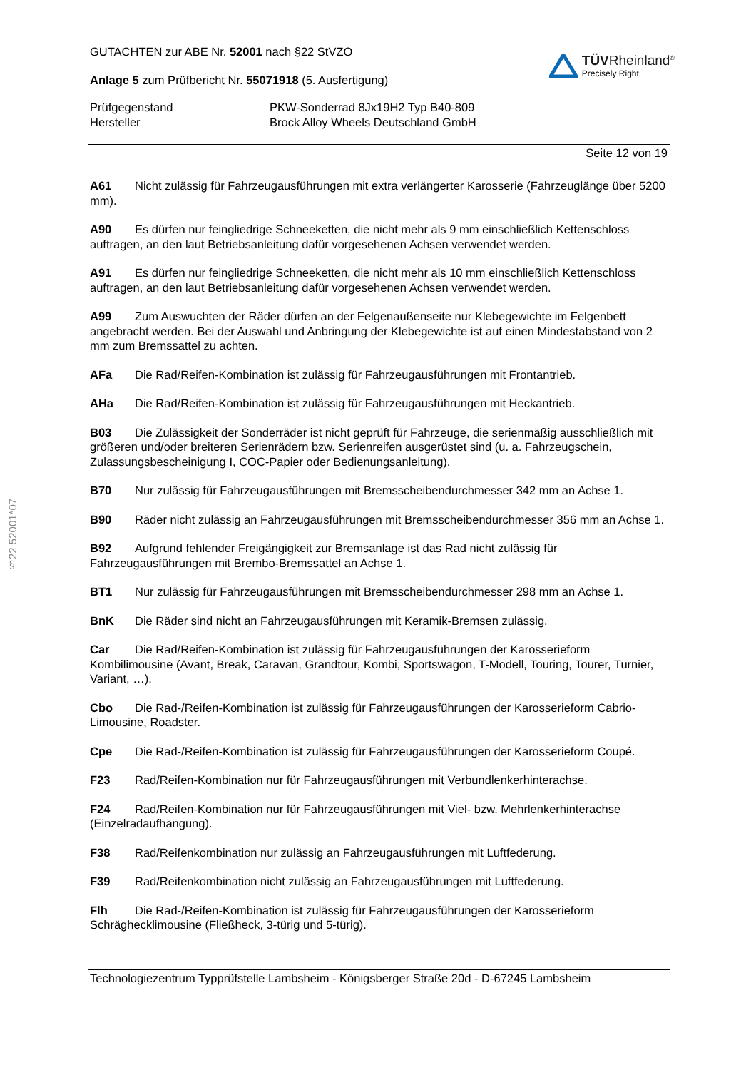§22 52001*07
GUTACHTEN zur ABE Nr. 52001 nach §22 StVZO
Anlage 5 zum Prüfbericht Nr. 55071918 (5. Ausfertigung)
TÜVRheinland<sup>®</sup>
Precisely Right.
Prüfgegenstand
PKW-Sonderrad 8Jx19H2 Typ B40-809
Hersteller
Brock Alloy Wheels Deutschland GmbH
Seite 12 von 19
A61 Nicht zulässig für Fahrzeugausführungen mit extra verlängerter Karosserie (Fahrzeuglänge über 5200 mm).
A90 Es dürfen nur feingliedrige Schneeketten, die nicht mehr als 9 mm einschließlich Kettenschloss auftragen, an den laut Betriebsanleitung dafür vorgesehenen Achsen verwendet werden.
A91 Es dürfen nur feingliedrige Schneeketten, die nicht mehr als 10 mm einschließlich Kettenschloss auftragen, an den laut Betriebsanleitung dafür vorgesehenen Achsen verwendet werden.
A99 Zum Auswuchten der Räder dürfen an der Felgenaußenseite nur Klebegewichte im Felgenbett angebracht werden. Bei der Auswahl und Anbringung der Klebegewichte ist auf einen Mindestabstand von 2 mm zum Bremssattel zu achten.
AFa Die Rad/Reifen-Kombination ist zulässig für Fahrzeugausführungen mit Frontantrieb.
AHa Die Rad/Reifen-Kombination ist zulässig für Fahrzeugausführungen mit Heckantrieb.
B03 Die Zulässigkeit der Sonderräder ist nicht geprüft für Fahrzeuge, die serienmäßig ausschließlich mit größeren und/oder breiteren Serienrädern bzw. Serienreifen ausgerüstet sind (u. a. Fahrzeugschein, Zulassungsbescheinigung I, COC-Papier oder Bedienungsanleitung).
B70 Nur zulässig für Fahrzeugausführungen mit Bremsscheibendurchmesser 342 mm an Achse 1.
B90 Räder nicht zulässig an Fahrzeugausführungen mit Bremsscheibendurchmesser 356 mm an Achse 1.
B92 Aufgrund fehlender Freigängigkeit zur Bremsanlage ist das Rad nicht zulässig für Fahrzeugausführungen mit Brembo-Bremssattel an Achse 1.
BT1 Nur zulässig für Fahrzeugausführungen mit Bremsscheibendurchmesser 298 mm an Achse 1.
BnK Die Räder sind nicht an Fahrzeugausführungen mit Keramik-Bremsen zulässig.
Car Die Rad/Reifen-Kombination ist zulässig für Fahrzeugausführungen der Karosserieform Kombilimousine (Avant, Break, Caravan, Grandtour, Kombi, Sportswagon, T-Modell, Touring, Tourer, Turnier, Variant, …).
Cbo Die Rad-/Reifen-Kombination ist zulässig für Fahrzeugausführungen der Karosserieform Cabrio-Limousine, Roadster.
Cpe Die Rad-/Reifen-Kombination ist zulässig für Fahrzeugausführungen der Karosserieform Coupé.
F23 Rad/Reifen-Kombination nur für Fahrzeugausführungen mit Verbundlenkerhinterachse.
F24 Rad/Reifen-Kombination nur für Fahrzeugausführungen mit Viel- bzw. Mehrlenkerhinterachse (Einzelradaufhängung).
F38 Rad/Reifenkombination nur zulässig an Fahrzeugausführungen mit Luftfederung.
F39 Rad/Reifenkombination nicht zulässig an Fahrzeugausführungen mit Luftfederung.
Flh Die Rad-/Reifen-Kombination ist zulässig für Fahrzeugausführungen der Karosserieform Schräghecklimousine (Fließheck, 3-türig und 5-türig).
Technologiezentrum Typprüfstelle Lambsheim - Königsberger Straße 20d - D-67245 Lambsheim